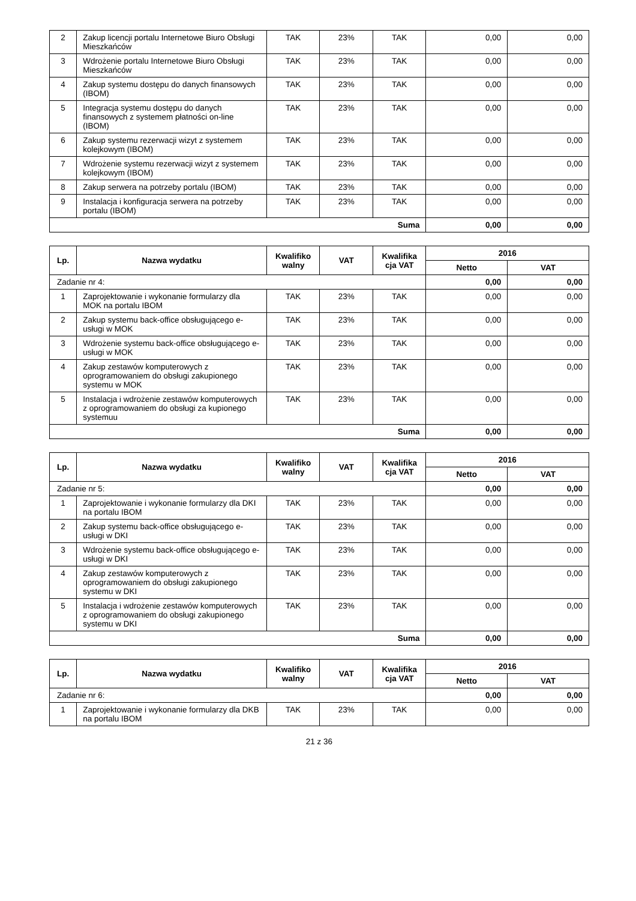| 2 | Zakup licencji portalu Internetowe Biuro Obsługi Mieszkańców | TAK | 23% | TAK | 0,00 | 0,00 |
| 3 | Wdrożenie portalu Internetowe Biuro Obsługi Mieszkańców | TAK | 23% | TAK | 0,00 | 0,00 |
| 4 | Zakup systemu dostępu do danych finansowych (IBOM) | TAK | 23% | TAK | 0,00 | 0,00 |
| 5 | Integracja systemu dostępu do danych finansowych z systemem płatności on-line (IBOM) | TAK | 23% | TAK | 0,00 | 0,00 |
| 6 | Zakup systemu rezerwacji wizyt z systemem kolejkowym (IBOM) | TAK | 23% | TAK | 0,00 | 0,00 |
| 7 | Wdrożenie systemu rezerwacji wizyt z systemem kolejkowym (IBOM) | TAK | 23% | TAK | 0,00 | 0,00 |
| 8 | Zakup serwera na potrzeby portalu (IBOM) | TAK | 23% | TAK | 0,00 | 0,00 |
| 9 | Instalacja i konfiguracja serwera na potrzeby portalu (IBOM) | TAK | 23% | TAK | 0,00 | 0,00 |
| Suma | | | | | 0,00 | 0,00 |
| Lp. | Nazwa wydatku | Kwalifiko walny | VAT | Kwalifika cja VAT | 2016 | |
| --- | --- | --- | --- | --- | --- | --- |
| | | | | | Netto | VAT |
| Zadanie nr 4: | | | | | 0,00 | 0,00 |
| 1 | Zaprojektowanie i wykonanie formularzy dla MOK na portalu IBOM | TAK | 23% | TAK | 0,00 | 0,00 |
| 2 | Zakup systemu back-office obsługującego e-usługi w MOK | TAK | 23% | TAK | 0,00 | 0,00 |
| 3 | Wdrożenie systemu back-office obsługującego e-usługi w MOK | TAK | 23% | TAK | 0,00 | 0,00 |
| 4 | Zakup zestawów komputerowych z oprogramowaniem do obsługi zakupionego systemu w MOK | TAK | 23% | TAK | 0,00 | 0,00 |
| 5 | Instalacja i wdrożenie zestawów komputerowych z oprogramowaniem do obsługi za kupionego systemuu | TAK | 23% | TAK | 0,00 | 0,00 |
| Suma | | | | | 0,00 | 0,00 |
| Lp. | Nazwa wydatku | Kwalifiko walny | VAT | Kwalifika cja VAT | 2016 | |
| --- | --- | --- | --- | --- | --- | --- |
| | | | | | Netto | VAT |
| Zadanie nr 5: | | | | | 0,00 | 0,00 |
| 1 | Zaprojektowanie i wykonanie formularzy dla DKI na portalu IBOM | TAK | 23% | TAK | 0,00 | 0,00 |
| 2 | Zakup systemu back-office obsługującego e-usługi w DKI | TAK | 23% | TAK | 0,00 | 0,00 |
| 3 | Wdrożenie systemu back-office obsługującego e-usługi w DKI | TAK | 23% | TAK | 0,00 | 0,00 |
| 4 | Zakup zestawów komputerowych z oprogramowaniem do obsługi zakupionego systemu w DKI | TAK | 23% | TAK | 0,00 | 0,00 |
| 5 | Instalacja i wdrożenie zestawów komputerowych z oprogramowaniem do obsługi zakupionego systemu w DKI | TAK | 23% | TAK | 0,00 | 0,00 |
| Suma | | | | | 0,00 | 0,00 |
| Lp. | Nazwa wydatku | Kwalifiko walny | VAT | Kwalifika cja VAT | 2016 | |
| --- | --- | --- | --- | --- | --- | --- |
| | | | | | Netto | VAT |
| Zadanie nr 6: | | | | | 0,00 | 0,00 |
| 1 | Zaprojektowanie i wykonanie formularzy dla DKB na portalu IBOM | TAK | 23% | TAK | 0,00 | 0,00 |
21 z 36